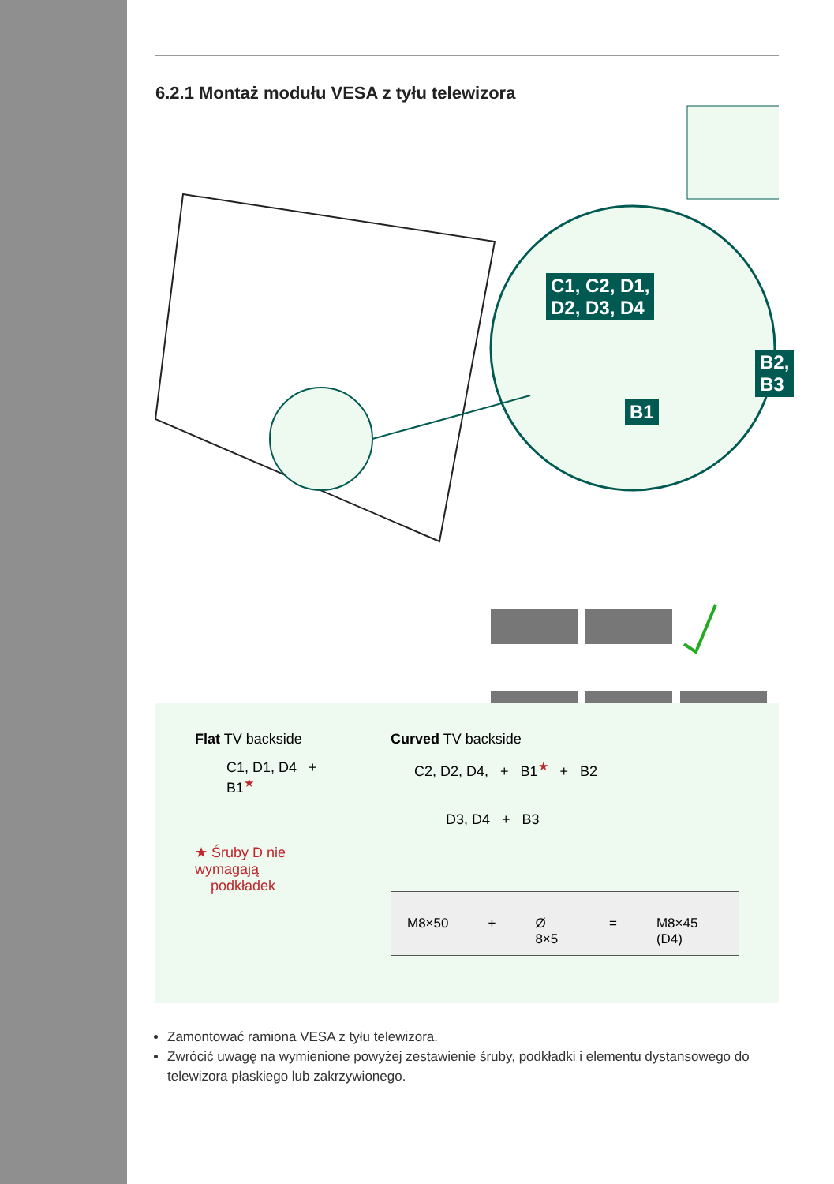6.2.1 Montaż modułu VESA z tyłu telewizora
C1, C2, D1,
D2, D3, D4
B1
B2, B3
Flat TV backside
C1, D1, D4 + B1<sup>★</sup>
★ Śruby D nie wymagają
podkładek
Curved TV backside
C2, D2, D4, + B1<sup>★</sup> + B2
D3, D4 + B3
M8×50 + Ø 8×5 = M8×45 (D4)
Zamontować ramiona VESA z tyłu telewizora.
Zwrócić uwagę na wymienione powyżej zestawienie śruby, podkładki i elementu dystansowego do telewizora płaskiego lub zakrzywionego.